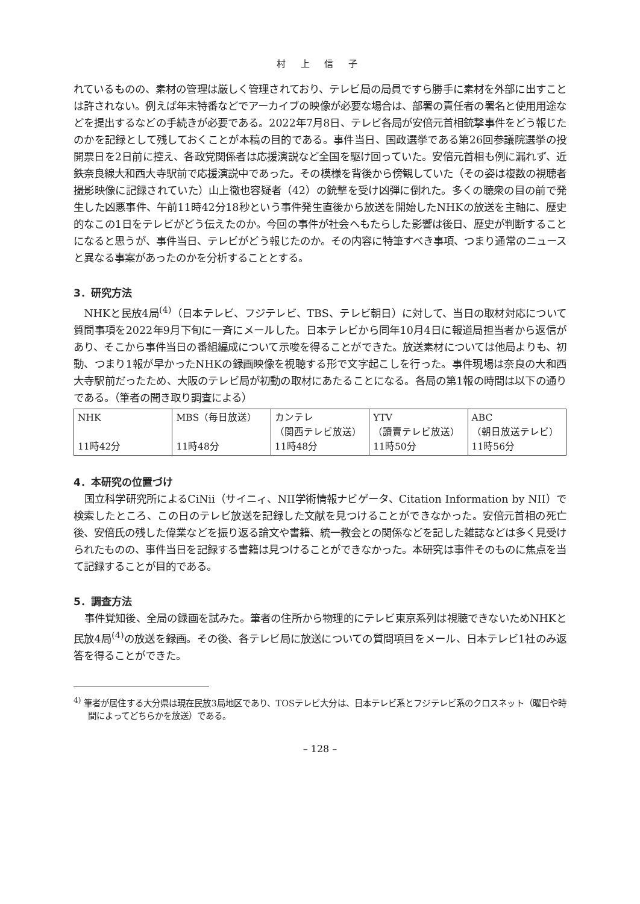村 上 信 子
れているものの、素材の管理は厳しく管理されており、テレビ局の局員ですら勝手に素材を外部に出すことは許されない。例えば年末特番などでアーカイブの映像が必要な場合は、部署の責任者の署名と使用用途などを提出するなどの手続きが必要である。2022年7月8日、テレビ各局が安倍元首相銃撃事件をどう報じたのかを記録として残しておくことが本稿の目的である。事件当日、国政選挙である第26回参議院選挙の投開票日を2日前に控え、各政党関係者は応援演説など全国を駆け回っていた。安倍元首相も例に漏れず、近鉄奈良線大和西大寺駅前で応援演説中であった。その模様を背後から傍観していた（その姿は複数の視聴者撮影映像に記録されていた）山上徹也容疑者（42）の銃撃を受け凶弾に倒れた。多くの聴衆の目の前で発生した凶悪事件、午前11時42分18秒という事件発生直後から放送を開始したNHKの放送を主軸に、歴史的なこの1日をテレビがどう伝えたのか。今回の事件が社会へもたらした影響は後日、歴史が判断することになると思うが、事件当日、テレビがどう報じたのか。その内容に特筆すべき事項、つまり通常のニュースと異なる事案があったのかを分析することとする。
3．研究方法
NHKと民放4局<sup>(4)</sup>（日本テレビ、フジテレビ、TBS、テレビ朝日）に対して、当日の取材対応について質問事項を2022年9月下旬に一斉にメールした。日本テレビから同年10月4日に報道局担当者から返信があり、そこから事件当日の番組編成について示唆を得ることができた。放送素材については他局よりも、初動、つまり1報が早かったNHKの録画映像を視聴する形で文字起こしを行った。事件現場は奈良の大和西大寺駅前だったため、大阪のテレビ局が初動の取材にあたることになる。各局の第1報の時間は以下の通りである。（筆者の聞き取り調査による）
| NHK 11時42分 | MBS（毎日放送） 11時48分 | カンテレ （関西テレビ放送） 11時48分 | YTV （讀賣テレビ放送） 11時50分 | ABC （朝日放送テレビ） 11時56分 |
4．本研究の位置づけ
国立科学研究所によるCiNii（サイニィ、NII学術情報ナビゲータ、Citation Information by NII）で検索したところ、この日のテレビ放送を記録した文献を見つけることができなかった。安倍元首相の死亡後、安倍氏の残した偉業などを振り返る論文や書籍、統一教会との関係などを記した雑誌などは多く見受けられたものの、事件当日を記録する書籍は見つけることができなかった。本研究は事件そのものに焦点を当て記録することが目的である。
5．調査方法
事件覚知後、全局の録画を試みた。筆者の住所から物理的にテレビ東京系列は視聴できないためNHKと民放4局<sup>(4)</sup>の放送を録画。その後、各テレビ局に放送についての質問項目をメール、日本テレビ1社のみ返答を得ることができた。
<sup>4)</sup> 筆者が居住する大分県は現在民放3局地区であり、TOSテレビ大分は、日本テレビ系とフジテレビ系のクロスネット（曜日や時間によってどちらかを放送）である。
– 128 –